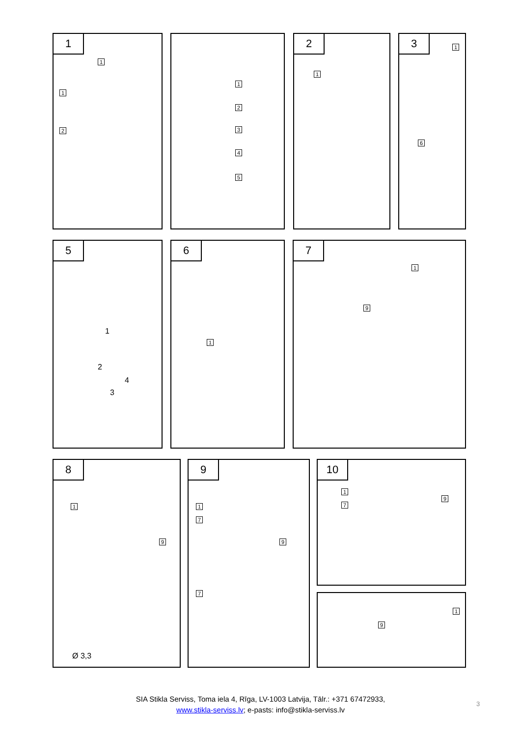1
1
1
2
1
2
3
4
5
2
1
3
1
6
5
1
2
3
4
6
1
7
1
9
8
1
9
Ø 3,3
9
1
7
9
7
10
1
7
9
1
9
SIA Stikla Serviss, Toma iela 4, Rīga, LV-1003 Latvija, Tālr.: +371 67472933,
www.stikla-serviss.lv; e-pasts: info@stikla-serviss.lv
3